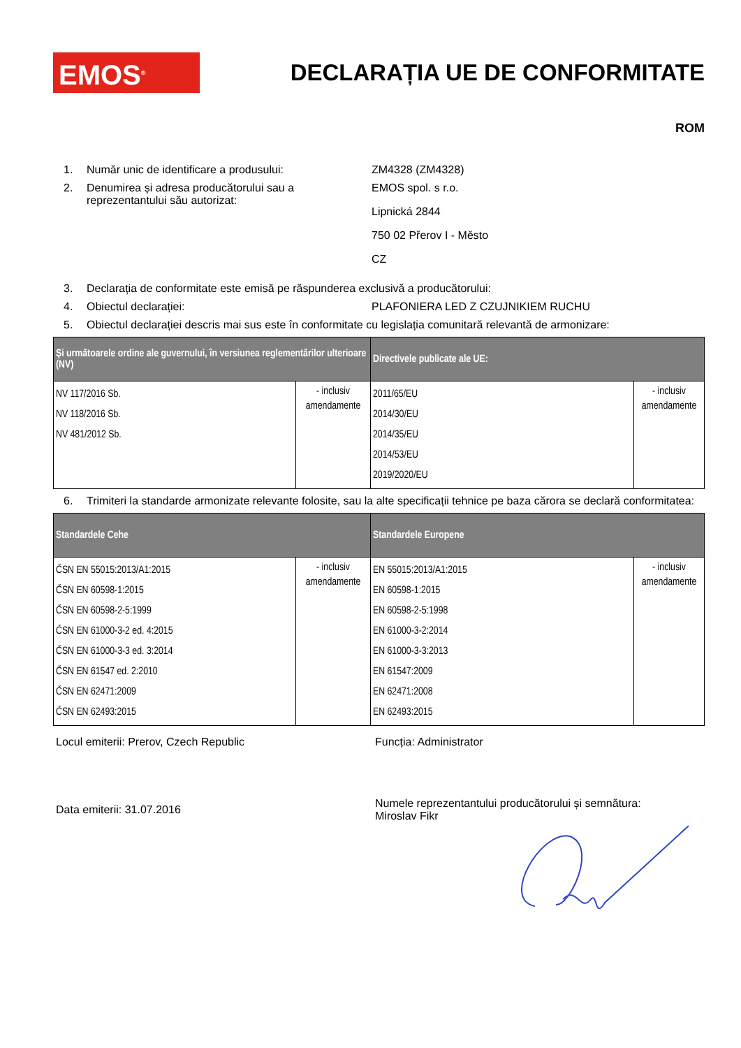EMOS<sup>®</sup>
DECLARAȚIA UE DE CONFORMITATE
ROM
1. Număr unic de identificare a produsului: ZM4328 (ZM4328)
2. Denumirea și adresa producătorului sau a reprezentantului său autorizat:
EMOS spol. s r.o.
Lipnická 2844
750 02 Přerov I - Město
CZ
3. Declarația de conformitate este emisă pe răspunderea exclusivă a producătorului:
4. Obiectul declarației: PLAFONIERA LED Z CZUJNIKIEM RUCHU
5. Obiectul declarației descris mai sus este în conformitate cu legislația comunitară relevantă de armonizare:
| Şi următoarele ordine ale guvernului, în versiunea reglementărilor ulterioare (NV) | | Directivele publicate ale UE: | |
| --- | --- | --- | --- |
| NV 117/2016 Sb. NV 118/2016 Sb. NV 481/2012 Sb. | - inclusiv amendamente | 2011/65/EU 2014/30/EU 2014/35/EU 2014/53/EU 2019/2020/EU | - inclusiv amendamente |
6. Trimiteri la standarde armonizate relevante folosite, sau la alte specificații tehnice pe baza cărora se declară conformitatea:
| Standardele Cehe | | Standardele Europene | |
| --- | --- | --- | --- |
| ČSN EN 55015:2013/A1:2015 ČSN EN 60598-1:2015 ČSN EN 60598-2-5:1999 ČSN EN 61000-3-2 ed. 4:2015 ČSN EN 61000-3-3 ed. 3:2014 ČSN EN 61547 ed. 2:2010 ČSN EN 62471:2009 ČSN EN 62493:2015 | - inclusiv amendamente | EN 55015:2013/A1:2015 EN 60598-1:2015 EN 60598-2-5:1998 EN 61000-3-2:2014 EN 61000-3-3:2013 EN 61547:2009 EN 62471:2008 EN 62493:2015 | - inclusiv amendamente |
Locul emiterii: Prerov, Czech Republic Funcția: Administrator
Data emiterii: 31.07.2016
Numele reprezentantului producătorului și semnătura:
Miroslav Fikr